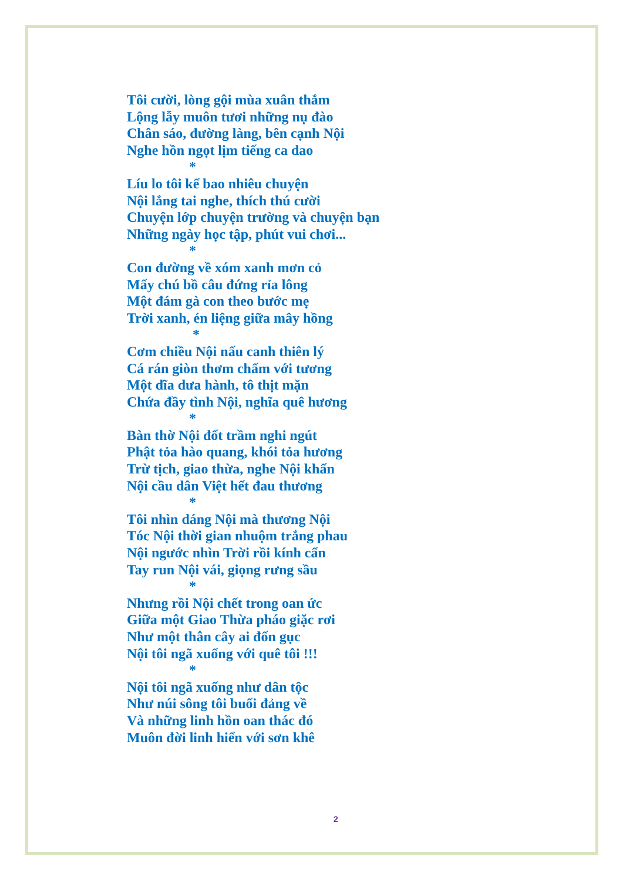Tôi cười, lòng gội mùa xuân thắm
Lộng lẫy muôn tươi những nụ đào
Chân sáo, đường làng, bên cạnh Nội
Nghe hồn ngọt lịm tiếng ca dao
*
Líu lo tôi kể bao nhiêu chuyện
Nội lắng tai nghe, thích thú cười
Chuyện lớp chuyện trường và chuyện bạn
Những ngày học tập, phút vui chơi...
*
Con đường về xóm xanh mơn cỏ
Mấy chú bồ câu đứng rỉa lông
Một đám gà con theo bước mẹ
Trời xanh, én liệng giữa mây hồng
*
Cơm chiều Nội nấu canh thiên lý
Cá rán giòn thơm chấm với tương
Một dĩa dưa hành, tô thịt mặn
Chứa đầy tình Nội, nghĩa quê hương
*
Bàn thờ Nội đốt trầm nghi ngút
Phật tỏa hào quang, khói tỏa hương
Trừ tịch, giao thừa, nghe Nội khấn
Nội cầu dân Việt hết đau thương
*
Tôi nhìn dáng Nội mà thương Nội
Tóc Nội thời gian nhuộm trắng phau
Nội ngước nhìn Trời rồi kính cẩn
Tay run Nội vái, giọng rưng sầu
*
Nhưng rồi Nội chết trong oan ức
Giữa một Giao Thừa pháo giặc rơi
Như một thân cây ai đốn gục
Nội tôi ngã xuống với quê tôi !!!
*
Nội tôi ngã xuống như dân tộc
Như núi sông tôi buổi đảng về
Và những linh hồn oan thác đó
Muôn đời linh hiển với sơn khê
2